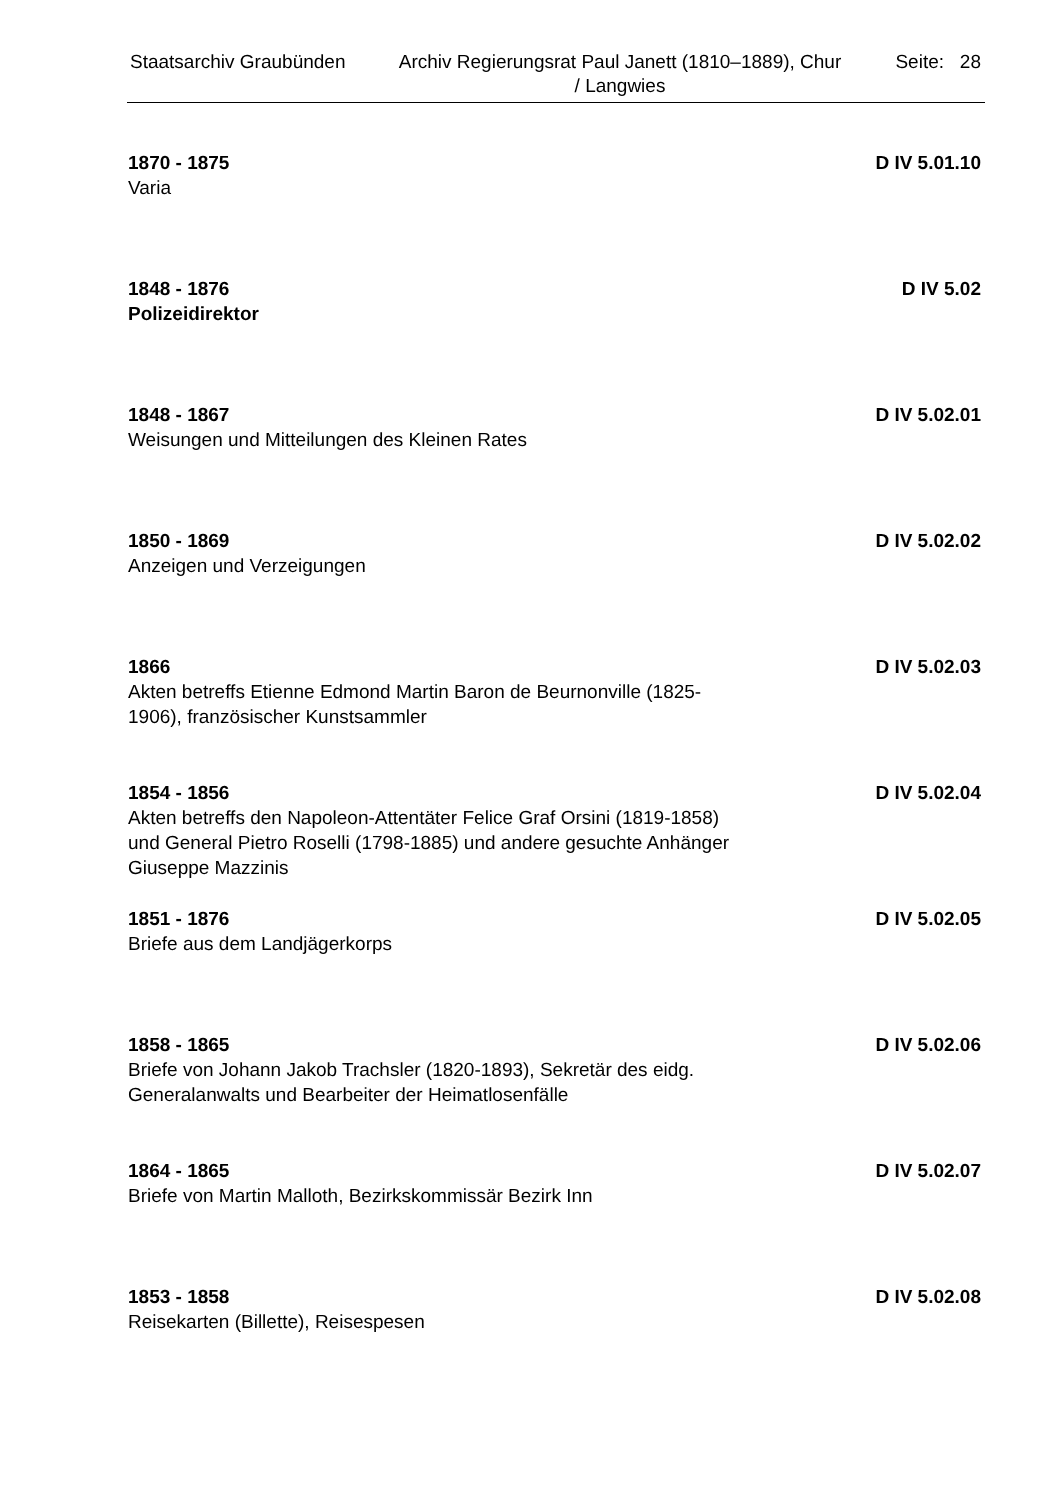Staatsarchiv Graubünden Archiv Regierungsrat Paul Janett (1810–1889), Chur / Langwies
Seite: 28
1870 - 1875 D IV 5.01.10
Varia
1848 - 1876 D IV 5.02
Polizeidirektor
1848 - 1867 D IV 5.02.01
Weisungen und Mitteilungen des Kleinen Rates
1850 - 1869 D IV 5.02.02
Anzeigen und Verzeigungen
1866 D IV 5.02.03
Akten betreffs Etienne Edmond Martin Baron de Beurnonville (1825-1906), französischer Kunstsammler
1854 - 1856 D IV 5.02.04
Akten betreffs den Napoleon-Attentäter Felice Graf Orsini (1819-1858) und General Pietro Roselli (1798-1885) und andere gesuchte Anhänger Giuseppe Mazzinis
1851 - 1876 D IV 5.02.05
Briefe aus dem Landjägerkorps
1858 - 1865 D IV 5.02.06
Briefe von Johann Jakob Trachsler (1820-1893), Sekretär des eidg. Generalanwalts und Bearbeiter der Heimatlosenfälle
1864 - 1865 D IV 5.02.07
Briefe von Martin Malloth, Bezirkskommissär Bezirk Inn
1853 - 1858 D IV 5.02.08
Reisekarten (Billette), Reisespesen